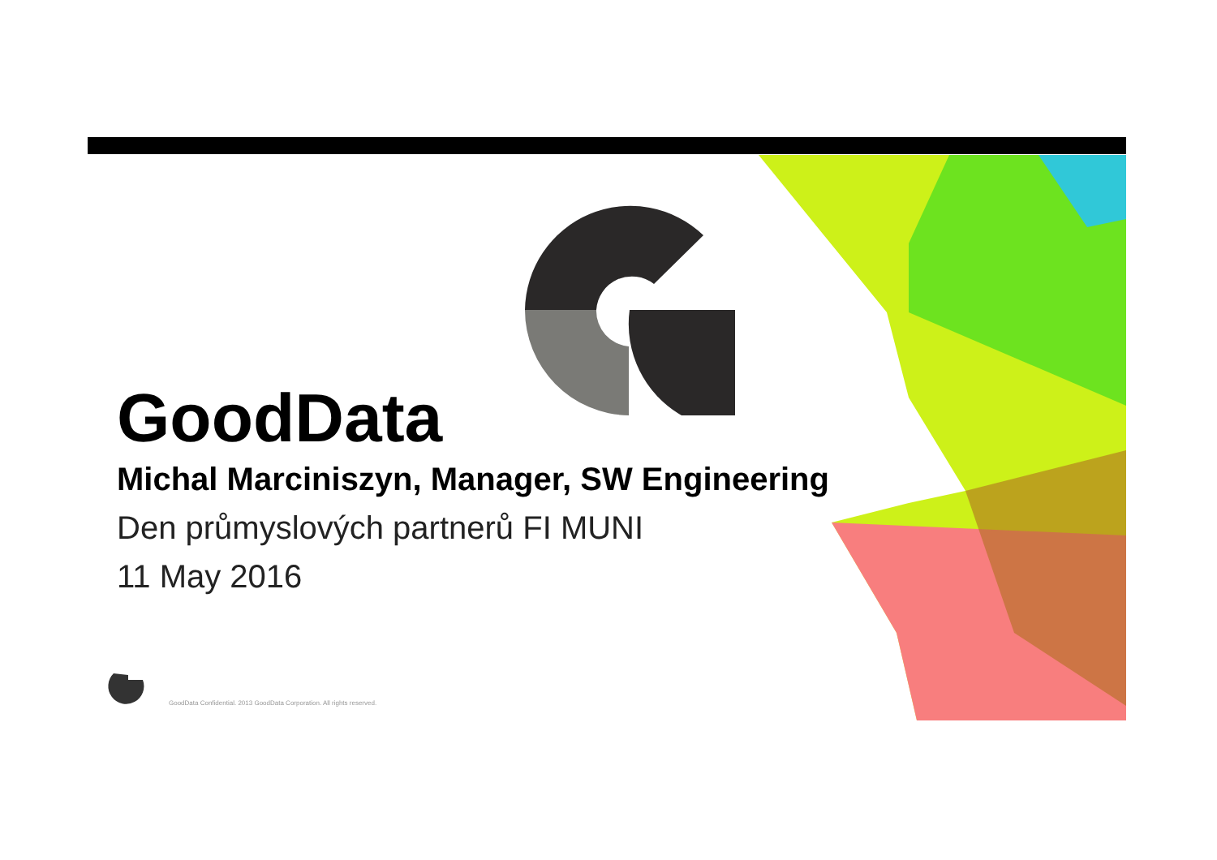GoodData
Michal Marciniszyn, Manager, SW Engineering
Den průmyslových partnerů FI MUNI
11 May 2016
GoodData Confidential. 2013 GoodData Corporation. All rights reserved.